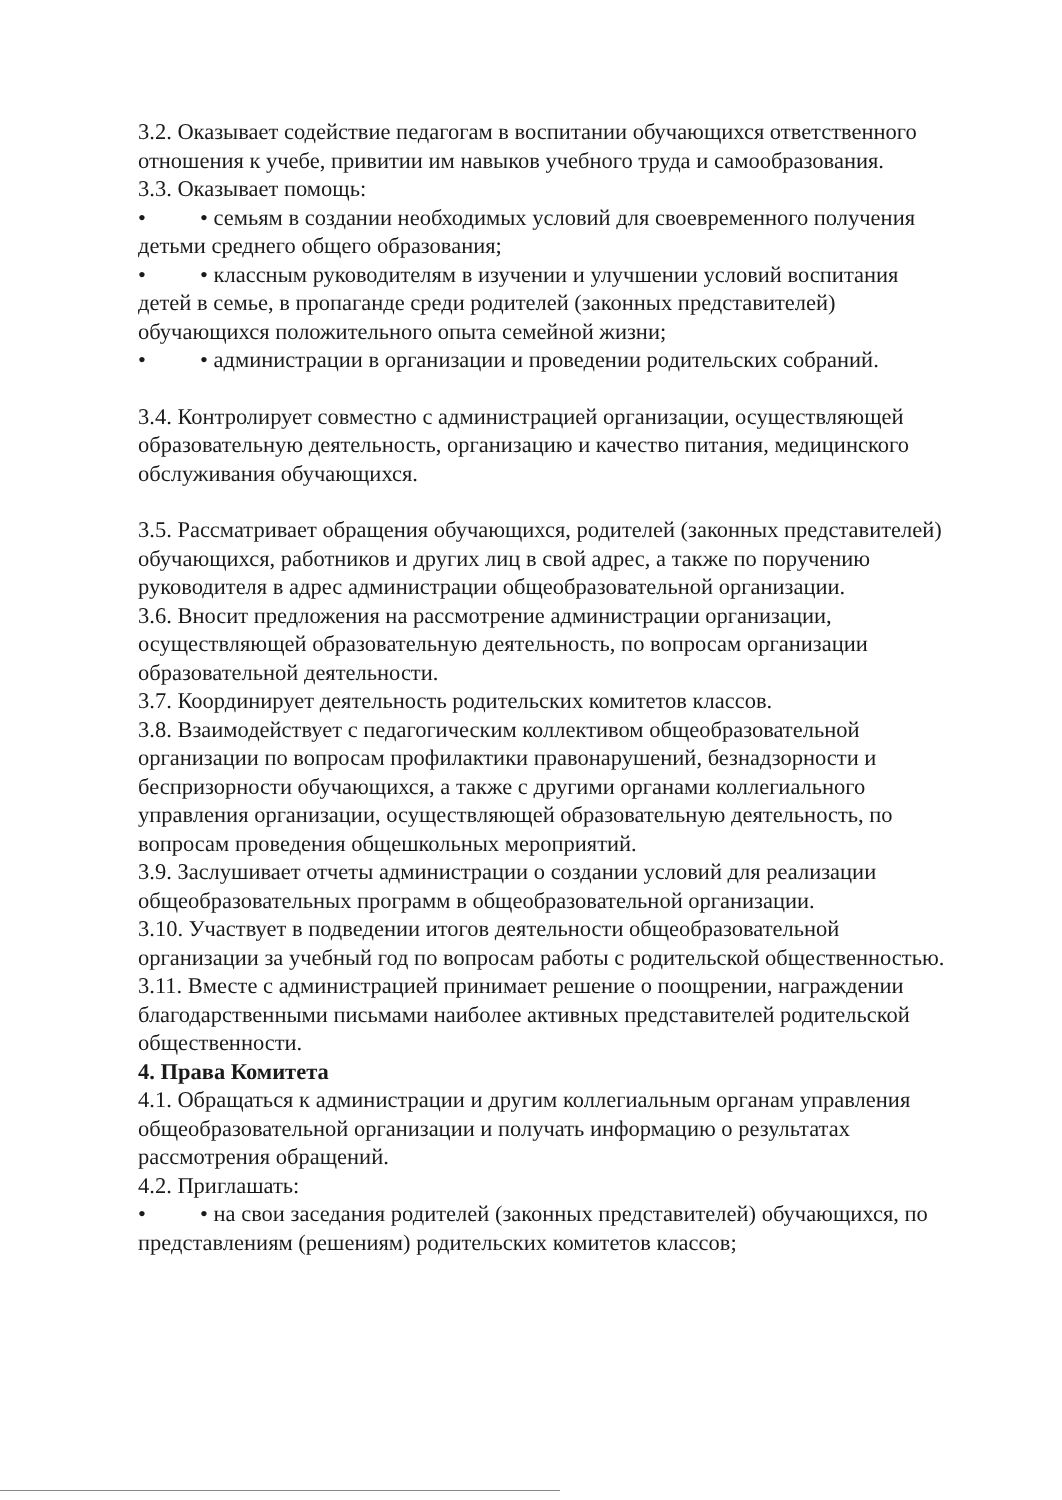3.2. Оказывает содействие педагогам в воспитании обучающихся ответственного отношения к учебе, привитии им навыков учебного труда и самообразования.
3.3. Оказывает помощь:
• • семьям в создании необходимых условий для своевременного получения детьми среднего общего образования;
• • классным руководителям в изучении и улучшении условий воспитания детей в семье, в пропаганде среди родителей (законных представителей) обучающихся положительного опыта семейной жизни;
• • администрации в организации и проведении родительских собраний.
3.4. Контролирует совместно с администрацией организации, осуществляющей образовательную деятельность, организацию и качество питания, медицинского обслуживания обучающихся.
3.5. Рассматривает обращения обучающихся, родителей (законных представителей) обучающихся, работников и других лиц в свой адрес, а также по поручению руководителя в адрес администрации общеобразовательной организации.
3.6. Вносит предложения на рассмотрение администрации организации, осуществляющей образовательную деятельность, по вопросам организации образовательной деятельности.
3.7. Координирует деятельность родительских комитетов классов.
3.8. Взаимодействует с педагогическим коллективом общеобразовательной организации по вопросам профилактики правонарушений, безнадзорности и беспризорности обучающихся, а также с другими органами коллегиального управления организации, осуществляющей образовательную деятельность, по вопросам проведения общешкольных мероприятий.
3.9. Заслушивает отчеты администрации о создании условий для реализации общеобразовательных программ в общеобразовательной организации.
3.10. Участвует в подведении итогов деятельности общеобразовательной организации за учебный год по вопросам работы с родительской общественностью.
3.11. Вместе с администрацией принимает решение о поощрении, награждении благодарственными письмами наиболее активных представителей родительской общественности.
4. Права Комитета
4.1. Обращаться к администрации и другим коллегиальным органам управления общеобразовательной организации и получать информацию о результатах рассмотрения обращений.
4.2. Приглашать:
• • на свои заседания родителей (законных представителей) обучающихся, по представлениям (решениям) родительских комитетов классов;